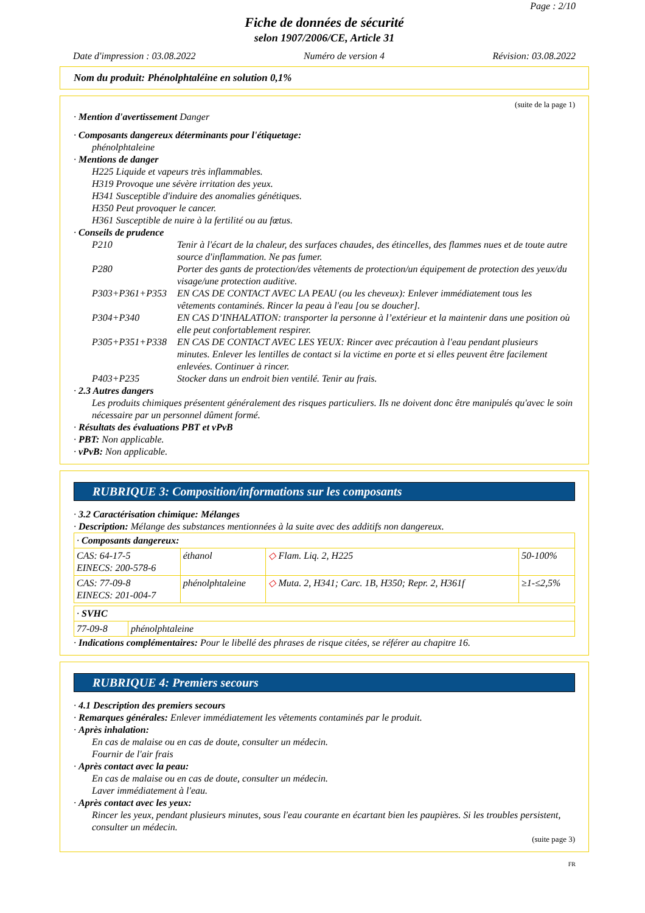Page : 2/10
Fiche de données de sécurité
selon 1907/2006/CE, Article 31
Date d'impression : 03.08.2022 Numéro de version 4 Révision: 03.08.2022
Nom du produit: Phénolphtaléine en solution 0,1%
(suite de la page 1)
· Mention d'avertissement Danger
· Composants dangereux déterminants pour l'étiquetage:
phénolphtaleine
· Mentions de danger
H225 Liquide et vapeurs très inflammables.
H319 Provoque une sévère irritation des yeux.
H341 Susceptible d'induire des anomalies génétiques.
H350 Peut provoquer le cancer.
H361 Susceptible de nuire à la fertilité ou au fœtus.
· Conseils de prudence
| P210 | Tenir à l'écart de la chaleur, des surfaces chaudes, des étincelles, des flammes nues et de toute autre source d'inflammation. Ne pas fumer. |
| P280 | Porter des gants de protection/des vêtements de protection/un équipement de protection des yeux/du visage/une protection auditive. |
| P303+P361+P353 | EN CAS DE CONTACT AVEC LA PEAU (ou les cheveux): Enlever immédiatement tous les vêtements contaminés. Rincer la peau à l'eau [ou se doucher]. |
| P304+P340 | EN CAS D’INHALATION: transporter la personne à l’extérieur et la maintenir dans une position où elle peut confortablement respirer. |
| P305+P351+P338 | EN CAS DE CONTACT AVEC LES YEUX: Rincer avec précaution à l'eau pendant plusieurs minutes. Enlever les lentilles de contact si la victime en porte et si elles peuvent être facilement enlevées. Continuer à rincer. |
| P403+P235 | Stocker dans un endroit bien ventilé. Tenir au frais. |
· 2.3 Autres dangers
Les produits chimiques présentent généralement des risques particuliers. Ils ne doivent donc être manipulés qu'avec le soin nécessaire par un personnel dûment formé.
· Résultats des évaluations PBT et vPvB
· PBT: Non applicable.
· vPvB: Non applicable.
RUBRIQUE 3: Composition/informations sur les composants
· 3.2 Caractérisation chimique: Mélanges
· Description: Mélange des substances mentionnées à la suite avec des additifs non dangereux.
| · Composants dangereux: | | | |
| CAS: 64-17-5 EINECS: 200-578-6 | éthanol | ◇ Flam. Liq. 2, H225 | 50-100% |
| CAS: 77-09-8 EINECS: 201-004-7 | phénolphtaleine | ◇ Muta. 2, H341; Carc. 1B, H350; Repr. 2, H361f | ≥1-≤2,5% |
| · SVHC | |
| 77-09-8 | phénolphtaleine |
· Indications complémentaires: Pour le libellé des phrases de risque citées, se référer au chapitre 16.
RUBRIQUE 4: Premiers secours
· 4.1 Description des premiers secours
· Remarques générales: Enlever immédiatement les vêtements contaminés par le produit.
· Après inhalation:
En cas de malaise ou en cas de doute, consulter un médecin.
Fournir de l'air frais
· Après contact avec la peau:
En cas de malaise ou en cas de doute, consulter un médecin.
Laver immédiatement à l'eau.
· Après contact avec les yeux:
Rincer les yeux, pendant plusieurs minutes, sous l'eau courante en écartant bien les paupières. Si les troubles persistent, consulter un médecin.
(suite page 3)
FR